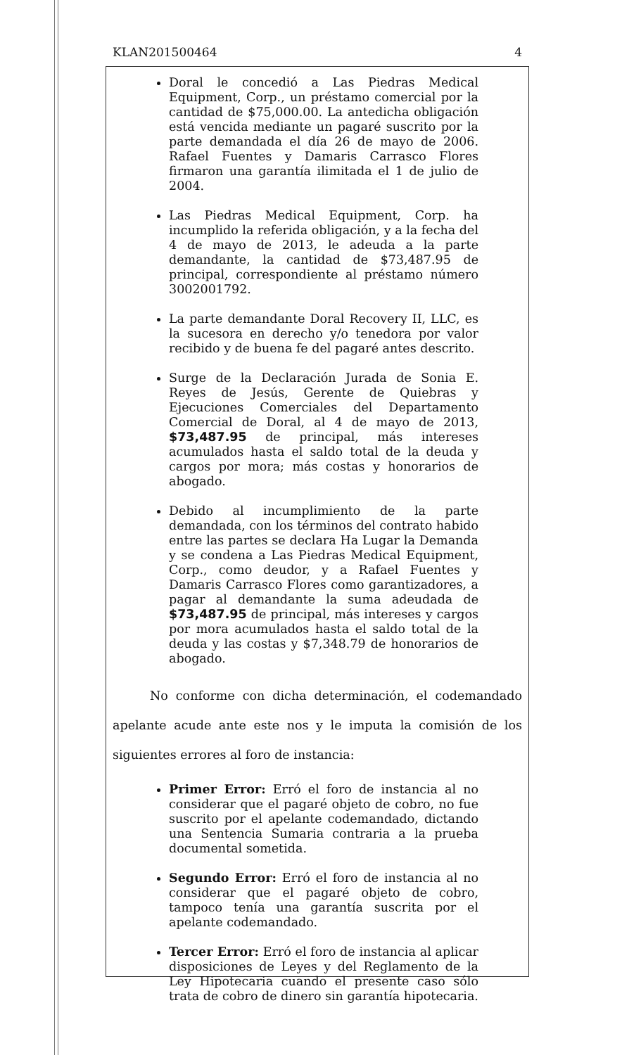KLAN201500464 4
Doral le concedió a Las Piedras Medical Equipment, Corp., un préstamo comercial por la cantidad de $75,000.00. La antedicha obligación está vencida mediante un pagaré suscrito por la parte demandada el día 26 de mayo de 2006. Rafael Fuentes y Damaris Carrasco Flores firmaron una garantía ilimitada el 1 de julio de 2004.
Las Piedras Medical Equipment, Corp. ha incumplido la referida obligación, y a la fecha del 4 de mayo de 2013, le adeuda a la parte demandante, la cantidad de $73,487.95 de principal, correspondiente al préstamo número 3002001792.
La parte demandante Doral Recovery II, LLC, es la sucesora en derecho y/o tenedora por valor recibido y de buena fe del pagaré antes descrito.
Surge de la Declaración Jurada de Sonia E. Reyes de Jesús, Gerente de Quiebras y Ejecuciones Comerciales del Departamento Comercial de Doral, al 4 de mayo de 2013, $73,487.95 de principal, más intereses acumulados hasta el saldo total de la deuda y cargos por mora; más costas y honorarios de abogado.
Debido al incumplimiento de la parte demandada, con los términos del contrato habido entre las partes se declara Ha Lugar la Demanda y se condena a Las Piedras Medical Equipment, Corp., como deudor, y a Rafael Fuentes y Damaris Carrasco Flores como garantizadores, a pagar al demandante la suma adeudada de $73,487.95 de principal, más intereses y cargos por mora acumulados hasta el saldo total de la deuda y las costas y $7,348.79 de honorarios de abogado.
No conforme con dicha determinación, el codemandado apelante acude ante este nos y le imputa la comisión de los siguientes errores al foro de instancia:
Primer Error: Erró el foro de instancia al no considerar que el pagaré objeto de cobro, no fue suscrito por el apelante codemandado, dictando una Sentencia Sumaria contraria a la prueba documental sometida.
Segundo Error: Erró el foro de instancia al no considerar que el pagaré objeto de cobro, tampoco tenía una garantía suscrita por el apelante codemandado.
Tercer Error: Erró el foro de instancia al aplicar disposiciones de Leyes y del Reglamento de la Ley Hipotecaria cuando el presente caso sólo trata de cobro de dinero sin garantía hipotecaria.